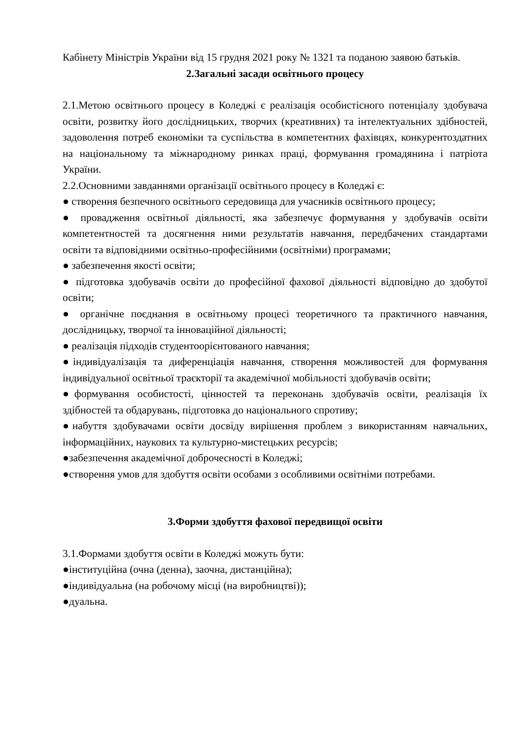Кабінету Міністрів України від 15 грудня 2021 року № 1321 та поданою заявою батьків.
2.Загальні засади освітнього процесу
2.1.Метою освітнього процесу в Коледжі є реалізація особистісного потенціалу здобувача освіти, розвитку його дослідницьких, творчих (креативних) та інтелектуальних здібностей, задоволення потреб економіки та суспільства в компетентних фахівцях, конкурентоздатних на національному та міжнародному ринках праці, формування громадянина і патріота України.
2.2.Основними завданнями організації освітнього процесу в Коледжі є:
● створення безпечного освітнього середовища для учасників освітнього процесу;
● провадження освітньої діяльності, яка забезпечує формування у здобувачів освіти компетентностей та досягнення ними результатів навчання, передбачених стандартами освіти та відповідними освітньо-професійними (освітніми) програмами;
● забезпечення якості освіти;
● підготовка здобувачів освіти до професійної фахової діяльності відповідно до здобутої освіти;
● органічне поєднання в освітньому процесі теоретичного та практичного навчання, дослідницьку, творчої та інноваційної діяльності;
● реалізація підходів студентоорієнтованого навчання;
●індивідуалізація та диференціація навчання, створення можливостей для формування індивідуальної освітньої траєкторії та академічної мобільності здобувачів освіти;
●формування особистості, цінностей та переконань здобувачів освіти, реалізація їх здібностей та обдарувань, підготовка до національного спротиву;
●набуття здобувачами освіти досвіду вирішення проблем з використанням навчальних, інформаційних, наукових та культурно-мистецьких ресурсів;
●забезпечення академічної доброчесності в Коледжі;
●створення умов для здобуття освіти особами з особливими освітніми потребами.
3.Форми здобуття фахової передвищої освіти
3.1.Формами здобуття освіти в Коледжі можуть бути:
●інституційна (очна (денна), заочна, дистанційна);
●індивідуальна (на робочому місці (на виробництві));
●дуальна.